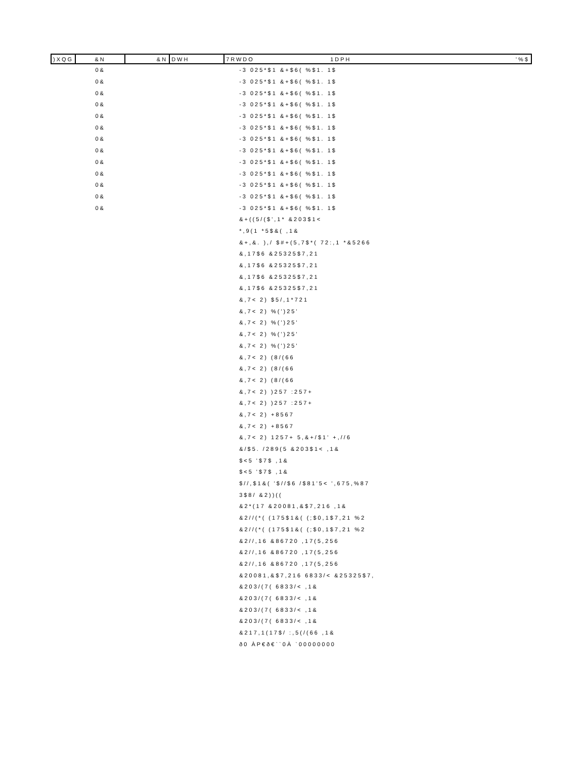| )XQG | &N | &N | DWH | 7RWDO | 1DPH | '%$ |
| --- | --- | --- | --- | --- | --- | --- |
| | 0& | | | -3 025*$1 &+$6( %$1. 1$ | | |
| | 0& | | | -3 025*$1 &+$6( %$1. 1$ | | |
| | 0& | | | -3 025*$1 &+$6( %$1. 1$ | | |
| | 0& | | | -3 025*$1 &+$6( %$1. 1$ | | |
| | 0& | | | -3 025*$1 &+$6( %$1. 1$ | | |
| | 0& | | | -3 025*$1 &+$6( %$1. 1$ | | |
| | 0& | | | -3 025*$1 &+$6( %$1. 1$ | | |
| | 0& | | | -3 025*$1 &+$6( %$1. 1$ | | |
| | 0& | | | -3 025*$1 &+$6( %$1. 1$ | | |
| | 0& | | | -3 025*$1 &+$6( %$1. 1$ | | |
| | 0& | | | -3 025*$1 &+$6( %$1. 1$ | | |
| | 0& | | | -3 025*$1 &+$6( %$1. 1$ | | |
| | 0& | | | -3 025*$1 &+$6( %$1. 1$ | | |
| | | | | &+((5/($',1* &203$1< | | |
| | | | | *,9(1 *5$&( ,1& | | |
| | | | | &+,&. ),/ $#+(5,7$*( 72:,1 *&5266 | | |
| | | | | &,17$6 &25325$7,21 | | |
| | | | | &,17$6 &25325$7,21 | | |
| | | | | &,17$6 &25325$7,21 | | |
| | | | | &,17$6 &25325$7,21 | | |
| | | | | &,7< 2) $5/,1*721 | | |
| | | | | &,7< 2) %(')25' | | |
| | | | | &,7< 2) %(')25' | | |
| | | | | &,7< 2) %(')25' | | |
| | | | | &,7< 2) %(')25' | | |
| | | | | &,7< 2) (8/(66 | | |
| | | | | &,7< 2) (8/(66 | | |
| | | | | &,7< 2) (8/(66 | | |
| | | | | &,7< 2) )257 :257+ | | |
| | | | | &,7< 2) )257 :257+ | | |
| | | | | &,7< 2) +8567 | | |
| | | | | &,7< 2) +8567 | | |
| | | | | &,7< 2) 1257+ 5,&+/$1' +,//6 | | |
| | | | | &/$5. /289(5 &203$1< ,1& | | |
| | | | | $<5 '$7$ ,1& | | |
| | | | | $<5 '$7$ ,1& | | |
| | | | | $//,$1&( '$//$6 /$81'5< ',675,%87 | | |
| | | | | 3$8/ &2))(( | | |
| | | | | &2*(17 &20081,&$7,216 ,1& | | |
| | | | | &2//(*( (175$1&( (;$0,1$7,21 %2 | | |
| | | | | &2//(*( (175$1&( (;$0,1$7,21 %2 | | |
| | | | | &2//,16 &86720 ,17(5,256 | | |
| | | | | &2//,16 &86720 ,17(5,256 | | |
| | | | | &2//,16 &86720 ,17(5,256 | | |
| | | | | &20081,&$7,216 6833/< &25325$7, | | |
| | | | | &203/(7( 6833/< ,1& | | |
| | | | | &203/(7( 6833/< ,1& | | |
| | | | | &203/(7( 6833/< ,1& | | |
| | | | | &203/(7( 6833/< ,1& | | |
| | | | | &217,1(17$/ :,5(/(66 ,1& | | |
| | | | | ð0 ÀP€ð€``0À `00000000 | | |